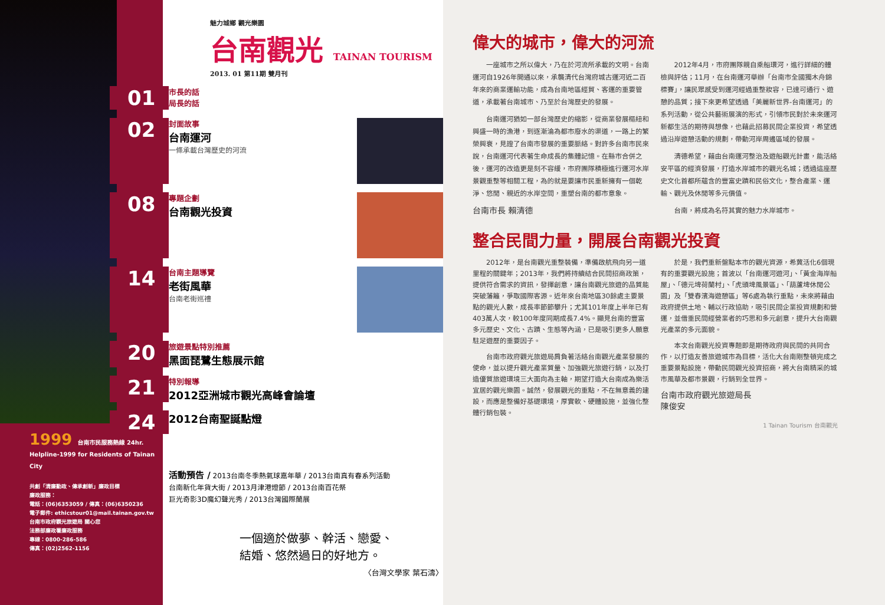1999 台南市民服務熱線 24hr. Helpline-1999 for Residents of Tainan City
共創「清廉勤政、傳承創新」廉政目標
廉政服務：
電話：(06)6353059 / 傳真：(06)6350236
電子郵件: ethicstour01@mail.tainan.gov.tw
台南市政府觀光旅遊局 關心您
法務部廉政署廉政服務
專線：0800-286-586
傳真：(02)2562-1156
魅力城鄉 觀光樂園
台南觀光 TAINAN TOURISM
2013. 01 第11期 雙月刊
01
市長的話
局長的話
02
封面故事
台南運河
一條承載台灣歷史的河流
08
專題企劃
台南觀光投資
14
台南主題導覽
老街風華
台南老街巡禮
20
旅遊景點特別推薦
黑面琵鷺生態展示館
21
特別報導
2012亞洲城市觀光高峰會論壇
24
2012台南聖誕點燈
活動預告 / 2013台南冬季熱氣球嘉年華 / 2013台南真有春系列活動
台南新化年貨大街 / 2013月津港燈節 / 2013台南百花祭
巨光奇影3D魔幻聲光秀 / 2013台灣國際蘭展
一個適於做夢、幹活、戀愛、
結婚、悠然過日的好地方。
〈台灣文學家 葉石濤〉
偉大的城市，偉大的河流
一座城市之所以偉大，乃在於河流所承載的文明。台南運河自1926年開通以來，承襲清代台灣府城古運河近二百年來的商業運輸功能，成為台南地區經貿、客運的重要管道，承載著台南城市、乃至於台灣歷史的發展。
台南運河猶如一部台灣歷史的縮影，從商業發展樞紐和興盛一時的漁港，到逐漸淪為都市廢水的渠道，一路上的繁榮興衰，見證了台南市發展的重要脈絡。對許多台南市民來說，台南運河代表著生命成長的集體記憶。在縣市合併之後，運河的改造更是刻不容緩，市府團隊積極進行運河水岸景觀重整等相關工程，為的就是要讓市民重新擁有一個乾淨、悠閒、親近的水岸空間，重塑台南的都市意象。
台南市長 賴清德
2012年4月，市府團隊親自乘船環河，進行詳細的體檢與評估；11月，在台南運河舉辦「台南市全國獨木舟錦標賽」，讓民眾感受到運河經過重整妝容，已達可通行、遊憩的品質；接下來更希望透過「美麗新世界-台南運河」的系列活動，從公共藝術展演的形式，引領市民對於未來運河新都生活的期待與想像，也藉此招募民間企業投資，希望透過沿岸遊憩活動的規劃，帶動河岸周邊區域的發展。
清德希望，藉由台南運河整治及遊船觀光計畫，能活絡安平區的經濟發展，打造水岸城市的觀光名城；透過這座歷史文化首都所蘊含的豐富史蹟和民俗文化，整合產業、運輸、觀光及休閒等多元價值。
台南，將成為名符其實的魅力水岸城市。
整合民間力量，開展台南觀光投資
2012年，是台南觀光重整裝備，準備啟航飛向另一道里程的關鍵年；2013年，我們將持續結合民間招商政策，提供符合需求的資訊，發揮創意，讓台南觀光旅遊的品質能突破藩籬，爭取國際客源。近年來台南地區30餘處主要景點的觀光人數，成長率節節攀升；尤其101年度上半年已有403萬人次，較100年度同期成長7.4%。顯見台南的豐富多元歷史、文化、古蹟、生態等內涵，已是吸引更多人願意駐足遊歷的重要因子。
台南市政府觀光旅遊局肩負著活絡台南觀光產業發展的使命，並以提升觀光產業質量、加強觀光旅遊行銷，以及打造優質旅遊環境三大面向為主軸，期望打造大台南成為樂活宜居的觀光樂園。誠然，發展觀光的重點，不在無意義的建設，而應是整備好基礎環境，厚實軟、硬體設施，並強化整體行銷包裝。
於是，我們重新盤點本市的觀光資源，希冀活化6個現有的重要觀光設施；首波以「台南運河遊河」、「黃金海岸船屋」、「德元埤荷蘭村」、「虎頭埤風景區」、「葫蘆埤休閒公園」及「雙春濱海遊憩區」等6處為執行重點，未來將藉由政府提供土地、輔以行政協助，吸引民間企業投資規劃和營運，並借重民間經營業者的巧思和多元創意，提升大台南觀光產業的多元面貌。
本次台南觀光投資專題即是期待政府與民間的共同合作，以打造友善旅遊城市為目標，活化大台南剛整頓完成之重要景點設施，帶動民間觀光投資招商，將大台南精采的城市風華及都市景觀，行銷到全世界。
台南市政府觀光旅遊局長
陳俊安
1 Tainan Tourism 台南觀光